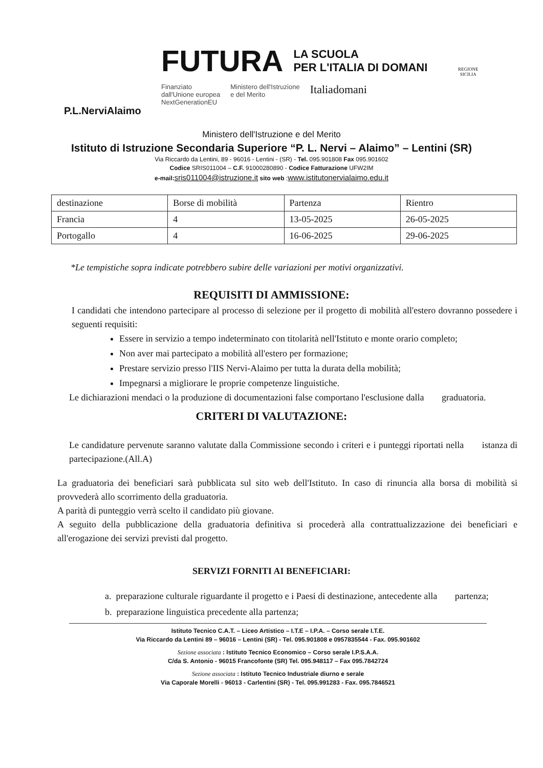P.L.NerviAlaimo
FUTURA LA SCUOLA
PER L'ITALIA DI DOMANI
Finanziato
dall'Unione europea
NextGenerationEU Ministero dell'Istruzione
e del Merito Italiadomani
REGIONE
SICILIA
Ministero dell'Istruzione e del Merito
Istituto di Istruzione Secondaria Superiore “P. L. Nervi – Alaimo” – Lentini (SR)
Via Riccardo da Lentini, 89 - 96016 - Lentini - (SR) - Tel. 095.901808 Fax 095.901602
Codice SRIS011004 – C.F. 91000280890 - Codice Fatturazione UFW2IM
e-mail: sris011004@istruzione.it sito web :www.istitutonervialaimo.edu.it
| destinazione | Borse di mobilità | Partenza | Rientro |
| Francia | 4 | 13-05-2025 | 26-05-2025 |
| Portogallo | 4 | 16-06-2025 | 29-06-2025 |
*Le tempistiche sopra indicate potrebbero subire delle variazioni per motivi organizzativi.
REQUISITI DI AMMISSIONE:
I candidati che intendono partecipare al processo di selezione per il progetto di mobilità all'estero dovranno possedere i seguenti requisiti:
Essere in servizio a tempo indeterminato con titolarità nell'Istituto e monte orario completo;
Non aver mai partecipato a mobilità all'estero per formazione;
Prestare servizio presso l'IIS Nervi-Alaimo per tutta la durata della mobilità;
Impegnarsi a migliorare le proprie competenze linguistiche.
Le dichiarazioni mendaci o la produzione di documentazioni false comportano l'esclusione dalla graduatoria.
CRITERI DI VALUTAZIONE:
Le candidature pervenute saranno valutate dalla Commissione secondo i criteri e i punteggi riportati nella istanza di partecipazione.(All.A)
La graduatoria dei beneficiari sarà pubblicata sul sito web dell'Istituto. In caso di rinuncia alla borsa di mobilità si provvederà allo scorrimento della graduatoria.
A parità di punteggio verrà scelto il candidato più giovane.
A seguito della pubblicazione della graduatoria definitiva si procederà alla contrattualizzazione dei beneficiari e all'erogazione dei servizi previsti dal progetto.
SERVIZI FORNITI AI BENEFICIARI:
a. preparazione culturale riguardante il progetto e i Paesi di destinazione, antecedente alla partenza;
b. preparazione linguistica precedente alla partenza;
Istituto Tecnico C.A.T. – Liceo Artistico – I.T.E – I.P.A. – Corso serale I.T.E.
Via Riccardo da Lentini 89 – 96016 – Lentini (SR) - Tel. 095.901808 e 0957835544 - Fax. 095.901602
Sezione associata : Istituto Tecnico Economico – Corso serale I.P.S.A.A.
C/da S. Antonio - 96015 Francofonte (SR) Tel. 095.948117 – Fax 095.7842724
Sezione associata : Istituto Tecnico Industriale diurno e serale
Via Caporale Morelli - 96013 - Carlentini (SR) - Tel. 095.991283 - Fax. 095.7846521